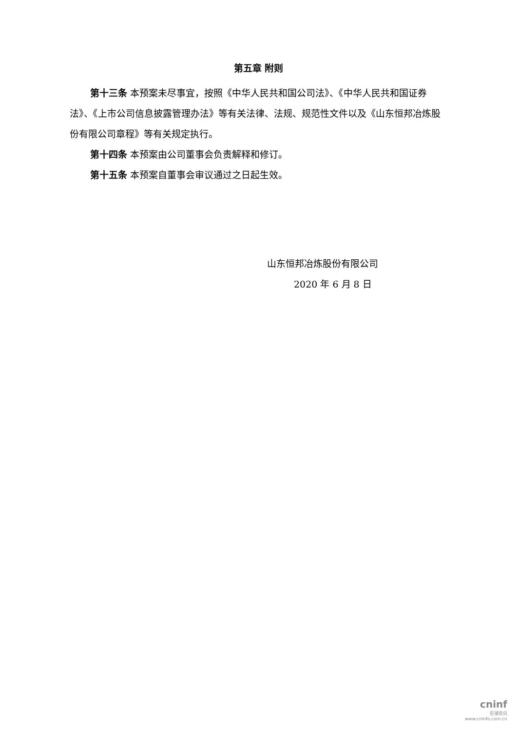第五章 附则
第十三条 本预案未尽事宜，按照《中华人民共和国公司法》、《中华人民共和国证券法》、《上市公司信息披露管理办法》等有关法律、法规、规范性文件以及《山东恒邦冶炼股份有限公司章程》等有关规定执行。
第十四条 本预案由公司董事会负责解释和修订。
第十五条 本预案自董事会审议通过之日起生效。
山东恒邦冶炼股份有限公司
2020 年 6 月 8 日
cninf
巨潮资讯
www.cninfo.com.cn